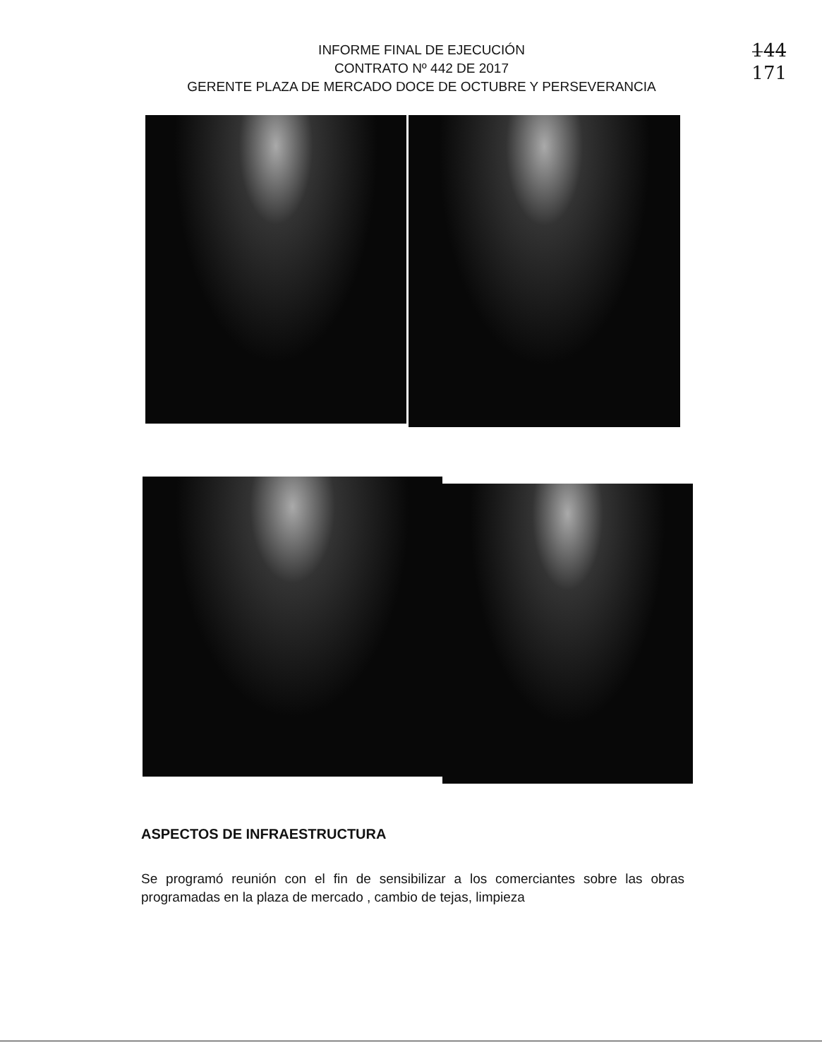INFORME FINAL DE EJECUCIÓN
CONTRATO Nº 442 DE 2017
GERENTE PLAZA DE MERCADO DOCE DE OCTUBRE Y PERSEVERANCIA
1̶4̶4̶
171
ASPECTOS DE INFRAESTRUCTURA
Se programó reunión con el fin de sensibilizar a los comerciantes sobre las obras programadas en la plaza de mercado , cambio de tejas, limpieza